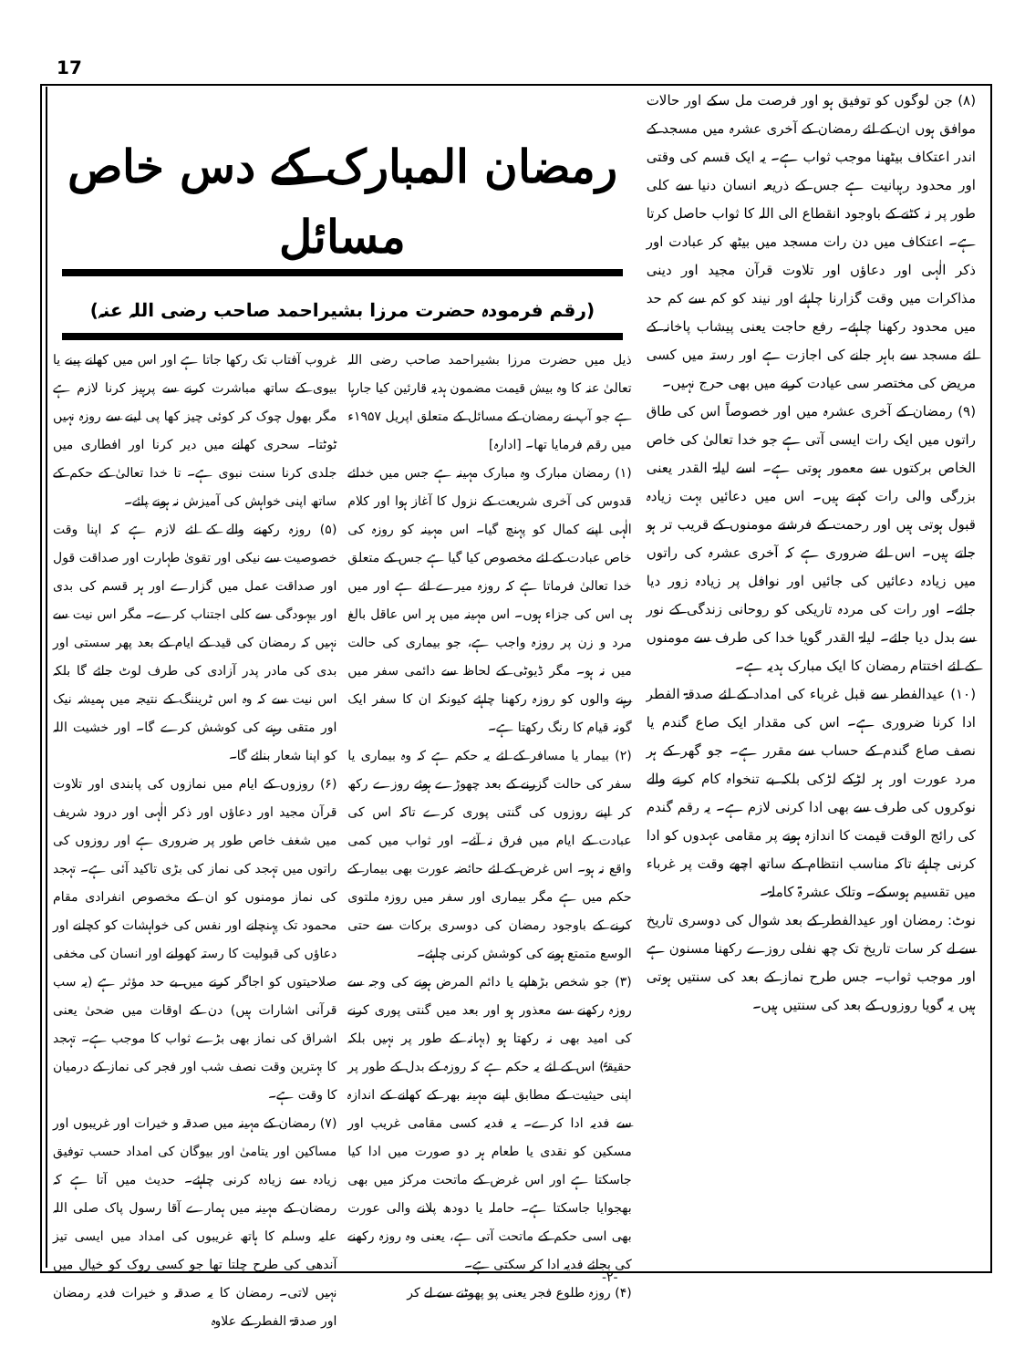17
رمضان المبارک کے دس خاص مسائل
(رقم فرمودہ حضرت مرزا بشیراحمد صاحب رضی اللہ عنہ)
ذیل میں حضرت مرزا بشیراحمد صاحب رضی اللہ تعالیٰ عنہ کا وہ بیش قیمت مضمون ہدیہ قارئین کیا جارہا ہے جو آپ نے رمضان کے مسائل کے متعلق اپریل ۱۹۵۷ء میں رقم فرمایا تھا۔ [ادارہ]
(۱) رمضان مبارک وہ مبارک مہینہ ہے جس میں خدائے قدوس کی آخری شریعت کے نزول کا آغاز ہوا اور کلام الٰہی اپنے کمال کو پہنچ گیا۔ اس مہینہ کو روزہ کی خاص عبادت کے لئے مخصوص کیا گیا ہے جس کے متعلق خدا تعالیٰ فرماتا ہے کہ روزہ میرے لئے ہے اور میں ہی اس کی جزاء ہوں۔ اس مہینہ میں ہر اس عاقل بالغ مرد و زن پر روزہ واجب ہے، جو بیماری کی حالت میں نہ ہو۔ مگر ڈیوٹی کے لحاظ سے دائمی سفر میں رہنے والوں کو روزہ رکھنا چاہئے کیونکہ ان کا سفر ایک گونہ قیام کا رنگ رکھتا ہے۔
(۲) بیمار یا مسافر کے لئے یہ حکم ہے کہ وہ بیماری یا سفر کی حالت گزرنے کے بعد چھوڑے ہوئے روزے رکھ کر اپنے روزوں کی گنتی پوری کرے تاکہ اس کی عبادت کے ایام میں فرق نہ آئے۔ اور ثواب میں کمی واقع نہ ہو۔ اس غرض کے لئے حائضہ عورت بھی بیمار کے حکم میں ہے مگر بیماری اور سفر میں روزہ ملتوی کرنے کے باوجود رمضان کی دوسری برکات سے حتی الوسع متمتع ہونے کی کوشش کرنی چاہئے۔
(۳) جو شخص بڑھاپے یا دائم المرض ہونے کی وجہ سے روزہ رکھنے سے معذور ہو اور بعد میں گنتی پوری کرنے کی امید بھی نہ رکھتا ہو (بہانہ کے طور پر نہیں بلکہ حقیقۃً) اس کے لئے یہ حکم ہے کہ روزہ کے بدل کے طور پر اپنی حیثیت کے مطابق اپنے مہینہ بھر کے کھانے کے اندازہ سے فدیہ ادا کرے۔ یہ فدیہ کسی مقامی غریب اور مسکین کو نقدی یا طعام ہر دو صورت میں ادا کیا جاسکتا ہے اور اس غرض کے ماتحت مرکز میں بھی بھجوایا جاسکتا ہے۔ حاملہ یا دودھ پلانے والی عورت بھی اسی حکم کے ماتحت آتی ہے، یعنی وہ روزہ رکھنے کی بجائے فدیہ ادا کر سکتی ہے۔
(۴) روزہ طلوع فجر یعنی پو پھوٹنے سے لے کر
غروب آفتاب تک رکھا جاتا ہے اور اس میں کھانے پینے یا بیوی کے ساتھ مباشرت کرنے سے پرہیز کرنا لازم ہے مگر بھول چوک کر کوئی چیز کھا پی لینے سے روزہ نہیں ٹوٹتا۔ سحری کھانے میں دیر کرنا اور افطاری میں جلدی کرنا سنت نبوی ہے۔ تا خدا تعالیٰ کے حکم کے ساتھ اپنی خواہش کی آمیزش نہ ہونے پائے۔
(۵) روزہ رکھنے والے کے لئے لازم ہے کہ اپنا وقت خصوصیت سے نیکی اور تقویٰ طہارت اور صداقت قول اور صداقت عمل میں گزارے اور ہر قسم کی بدی اور بیہودگی سے کلی اجتناب کرے۔ مگر اس نیت سے نہیں کہ رمضان کی قید کے ایام کے بعد پھر سستی اور بدی کی مادر پدر آزادی کی طرف لوٹ جائے گا بلکہ اس نیت سے کہ وہ اس ٹریننگ کے نتیجہ میں ہمیشہ نیک اور متقی رہنے کی کوشش کرے گا۔ اور خشیت اللہ کو اپنا شعار بنائے گا۔
(۶) روزوں کے ایام میں نمازوں کی پابندی اور تلاوت قرآن مجید اور دعاؤں اور ذکر الٰہی اور درود شریف میں شغف خاص طور پر ضروری ہے اور روزوں کی راتوں میں تہجد کی نماز کی بڑی تاکید آئی ہے۔ تہجد کی نماز مومنوں کو ان کے مخصوص انفرادی مقام محمود تک پہنچانے اور نفس کی خواہشات کو کچلنے اور دعاؤں کی قبولیت کا رستہ کھولنے اور انسان کی مخفی صلاحیتوں کو اجاگر کرنے میں بے حد مؤثر ہے (یہ سب قرآنی اشارات ہیں) دن کے اوقات میں ضحیٰ یعنی اشراق کی نماز بھی بڑے ثواب کا موجب ہے۔ تہجد کا بہترین وقت نصف شب اور فجر کی نماز کے درمیان کا وقت ہے۔
(۷) رمضان کے مہینہ میں صدقہ و خیرات اور غریبوں اور مساکین اور یتامیٰ اور بیوگان کی امداد حسب توفیق زیادہ سے زیادہ کرنی چاہئے۔ حدیث میں آتا ہے کہ رمضان کے مہینہ میں ہمارے آقا رسول پاک صلی اللہ علیہ وسلم کا ہاتھ غریبوں کی امداد میں ایسی تیز آندھی کی طرح چلتا تھا جو کسی روک کو خیال میں نہیں لاتی۔ رمضان کا یہ صدقہ و خیرات فدیہ رمضان اور صدقۃ الفطر کے علاوہ
(۸) جن لوگوں کو توفیق ہو اور فرصت مل سکے اور حالات موافق ہوں ان کے لئے رمضان کے آخری عشرہ میں مسجد کے اندر اعتکاف بیٹھنا موجب ثواب ہے۔ یہ ایک قسم کی وقتی اور محدود رہبانیت ہے جس کے ذریعہ انسان دنیا سے کلی طور پر نہ کٹنے کے باوجود انقطاع الی اللہ کا ثواب حاصل کرتا ہے۔ اعتکاف میں دن رات مسجد میں بیٹھ کر عبادت اور ذکر الٰہی اور دعاؤں اور تلاوت قرآن مجید اور دینی مذاکرات میں وقت گزارنا چاہئے اور نیند کو کم سے کم حد میں محدود رکھنا چاہئے۔ رفع حاجت یعنی پیشاب پاخانہ کے لئے مسجد سے باہر جانے کی اجازت ہے اور رستہ میں کسی مریض کی مختصر سی عیادت کرنے میں بھی حرج نہیں۔
(۹) رمضان کے آخری عشرہ میں اور خصوصاً اس کی طاق راتوں میں ایک رات ایسی آتی ہے جو خدا تعالیٰ کی خاص الخاص برکتوں سے معمور ہوتی ہے۔ اسے لیلۃ القدر یعنی بزرگی والی رات کہتے ہیں۔ اس میں دعائیں بہت زیادہ قبول ہوتی ہیں اور رحمت کے فرشتے مومنوں کے قریب تر ہو جاتے ہیں۔ اس لئے ضروری ہے کہ آخری عشرہ کی راتوں میں زیادہ دعائیں کی جائیں اور نوافل پر زیادہ زور دیا جائے۔ اور رات کی مردہ تاریکی کو روحانی زندگی کے نور سے بدل دیا جائے۔ لیلۃ القدر گویا خدا کی طرف سے مومنوں کے لئے اختتام رمضان کا ایک مبارک ہدیہ ہے۔
(۱۰) عیدالفطر سے قبل غرباء کی امداد کے لئے صدقۃ الفطر ادا کرنا ضروری ہے۔ اس کی مقدار ایک صاع گندم یا نصف صاع گندم کے حساب سے مقرر ہے۔ جو گھر کے ہر مرد عورت اور ہر لڑکے لڑکی بلکہ بے تنخواہ کام کرنے والے نوکروں کی طرف سے بھی ادا کرنی لازم ہے۔ یہ رقم گندم کی رائج الوقت قیمت کا اندازہ ہونے پر مقامی عہدوں کو ادا کرنی چاہئے تاکہ مناسب انتظام کے ساتھ اچھے وقت پر غرباء میں تقسیم ہوسکے۔ وتلک عشرۃ کاملۃ۔
نوٹ: رمضان اور عیدالفطر کے بعد شوال کی دوسری تاریخ سے لے کر سات تاریخ تک چھ نفلی روزے رکھنا مسنون ہے اور موجب ثواب۔ جس طرح نماز کے بعد کی سنتیں ہوتی ہیں یہ گویا روزوں کے بعد کی سنتیں ہیں۔
-۲-